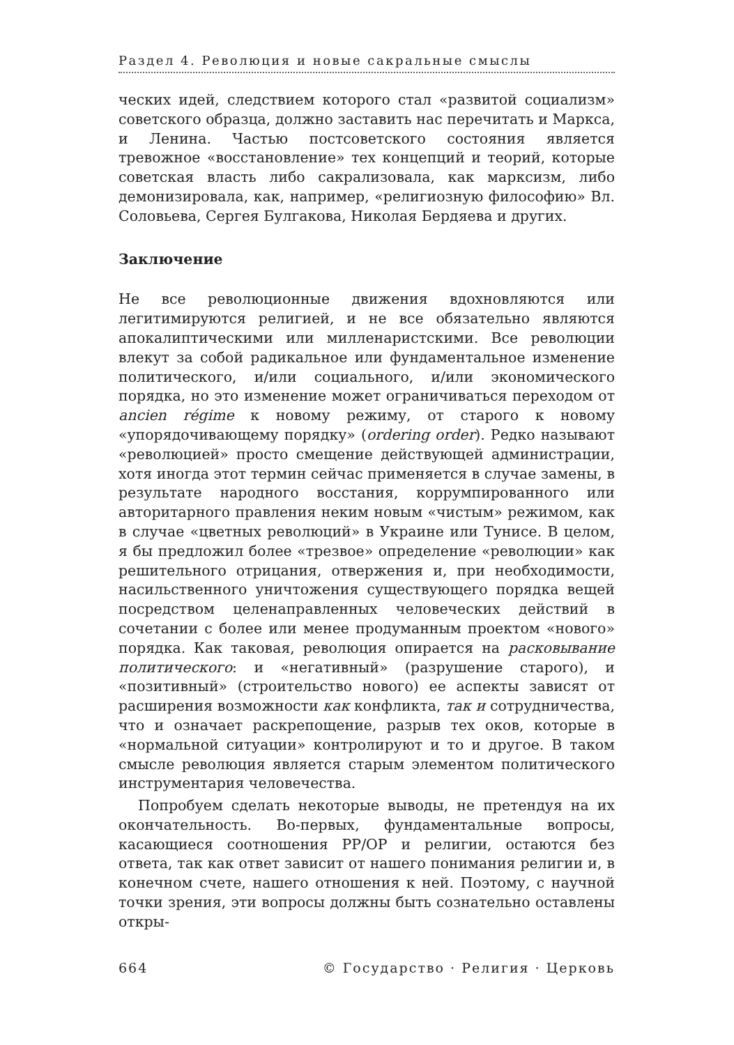Раздел 4. Революция и новые сакральные смыслы
ческих идей, следствием которого стал «развитой социализм» советского образца, должно заставить нас перечитать и Маркса, и Ленина. Частью постсоветского состояния является тревожное «восстановление» тех концепций и теорий, которые советская власть либо сакрализовала, как марксизм, либо демонизировала, как, например, «религиозную философию» Вл. Соловьева, Сергея Булгакова, Николая Бердяева и других.
Заключение
Не все революционные движения вдохновляются или легитимируются религией, и не все обязательно являются апокалиптическими или милленаристскими. Все революции влекут за собой радикальное или фундаментальное изменение политического, и/или социального, и/или экономического порядка, но это изменение может ограничиваться переходом от ancien régime к новому режиму, от старого к новому «упорядочивающему порядку» (ordering order). Редко называют «революцией» просто смещение действующей администрации, хотя иногда этот термин сейчас применяется в случае замены, в результате народного восстания, коррумпированного или авторитарного правления неким новым «чистым» режимом, как в случае «цветных революций» в Украине или Тунисе. В целом, я бы предложил более «трезвое» определение «революции» как решительного отрицания, отвержения и, при необходимости, насильственного уничтожения существующего порядка вещей посредством целенаправленных человеческих действий в сочетании с более или менее продуманным проектом «нового» порядка. Как таковая, революция опирается на расковывание политического: и «негативный» (разрушение старого), и «позитивный» (строительство нового) ее аспекты зависят от расширения возможности как конфликта, так и сотрудничества, что и означает раскрепощение, разрыв тех оков, которые в «нормальной ситуации» контролируют и то и другое. В таком смысле революция является старым элементом политического инструментария человечества.
Попробуем сделать некоторые выводы, не претендуя на их окончательность. Во-первых, фундаментальные вопросы, касающиеся соотношения РР/ОР и религии, остаются без ответа, так как ответ зависит от нашего понимания религии и, в конечном счете, нашего отношения к ней. Поэтому, с научной точки зрения, эти вопросы должны быть сознательно оставлены откры-
664 © Государство · Религия · Церковь